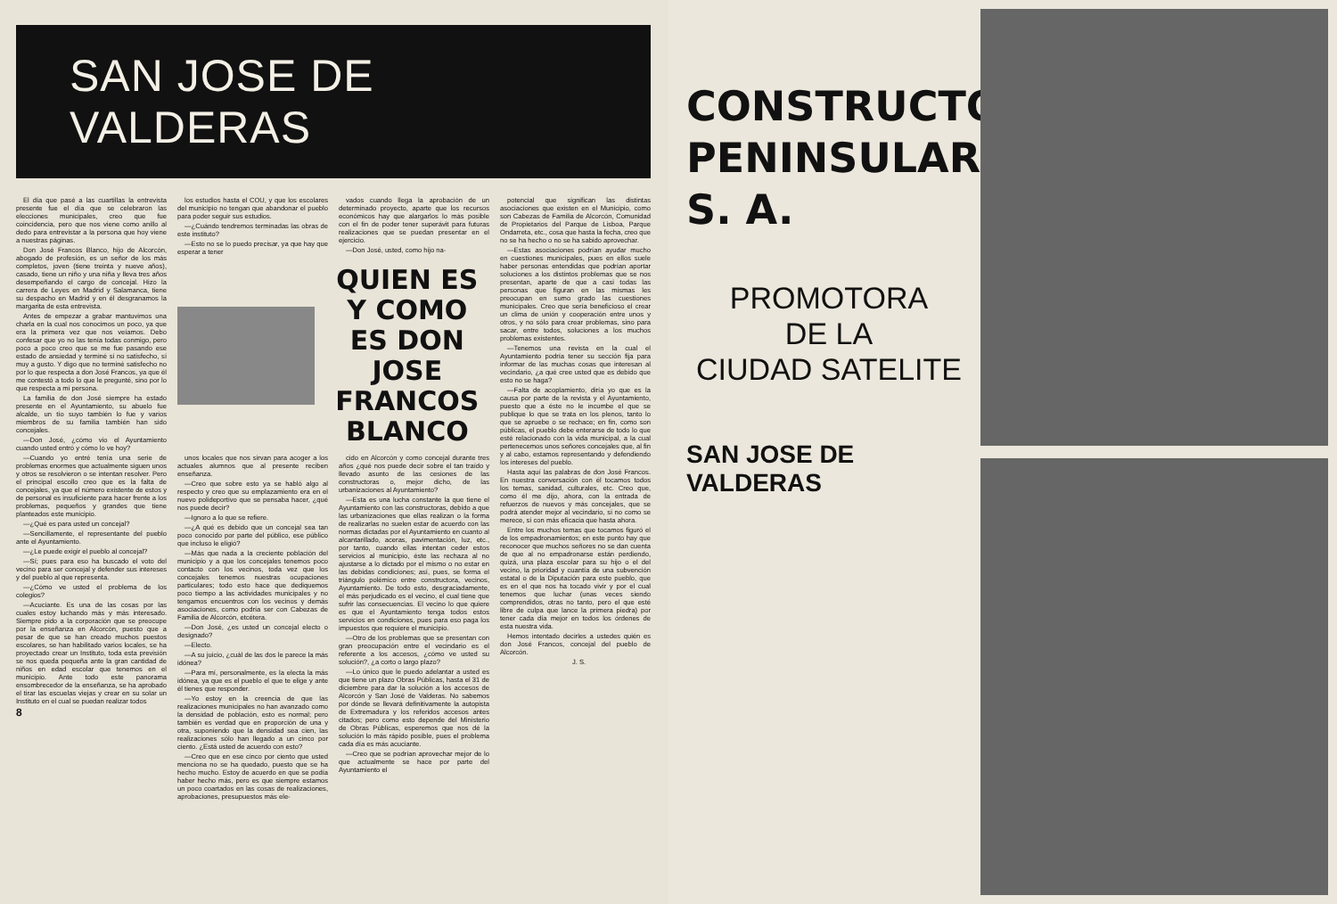SAN JOSE DE VALDERAS
El día que pasé a las cuartillas la entrevista presente fue el día que se celebraron las elecciones municipales, creo que fue coincidencia, pero que nos viene como anillo al dedo para entrevistar a la persona que hoy viene a nuestras páginas.
Don José Francos Blanco, hijo de Alcorcón, abogado de profesión, es un señor de los más completos, joven (tiene treinta y nueve años), casado, tiene un niño y una niña y lleva tres años desempeñando el cargo de concejal. Hizo la carrera de Leyes en Madrid y Salamanca, tiene su despacho en Madrid y en él desgranamos la margarita de esta entrevista.
Antes de empezar a grabar mantuvimos una charla en la cual nos conocimos un poco, ya que era la primera vez que nos veíamos. Debo confesar que yo no las tenía todas conmigo, pero poco a poco creo que se me fue pasando ese estado de ansiedad y terminé si no satisfecho, sí muy a gusto. Y digo que no terminé satisfecho no por lo que respecta a don José Francos, ya que él me contestó a todo lo que le pregunté, sino por lo que respecta a mi persona.
La familia de don José siempre ha estado presente en el Ayuntamiento, su abuelo fue alcalde, un tío suyo también lo fue y varios miembros de su familia también han sido concejales.
—Don José, ¿cómo vio el Ayuntamiento cuando usted entró y cómo lo ve hoy?
—Cuando yo entré tenía una serie de problemas enormes que actualmente siguen unos y otros se resolvieron o se intentan resolver. Pero el principal escollo creo que es la falta de concejales, ya que el número existente de estos y de personal es insuficiente para hacer frente a los problemas, pequeños y grandes que tiene planteados este municipio.
—¿Qué es para usted un concejal?
—Sencillamente, el representante del pueblo ante el Ayuntamiento.
—¿Le puede exigir el pueblo al concejal?
—Sí; pues para eso ha buscado el voto del vecino para ser concejal y defender sus intereses y del pueblo al que representa.
—¿Cómo ve usted el problema de los colegios?
—Acuciante. Es una de las cosas por las cuales estoy luchando más y más interesado. Siempre pido a la corporación que se preocupe por la enseñanza en Alcorcón, puesto que a pesar de que se han creado muchos puestos escolares, se han habilitado varios locales, se ha proyectado crear un Instituto, toda esta previsión se nos queda pequeña ante la gran cantidad de niños en edad escolar que tenemos en el municipio. Ante todo este panorama ensombrecedor de la enseñanza, se ha aprobado el tirar las escuelas viejas y crear en su solar un Instituto en el cual se puedan realizar todos
8
los estudios hasta el COU, y que los escolares del municipio no tengan que abandonar el pueblo para poder seguir sus estudios.
—¿Cuándo tendremos terminadas las obras de este instituto?
—Esto no se lo puedo precisar, ya que hay que esperar a tener
vados cuando llega la aprobación de un determinado proyecto, aparte que los recursos económicos hay que alargarlos lo más posible con el fin de poder tener superávit para futuras realizaciones que se puedan presentar en el ejercicio.
—Don José, usted, como hijo na-
QUIEN ES Y COMO ES DON JOSE FRANCOS BLANCO
unos locales que nos sirvan para acoger a los actuales alumnos que al presente reciben enseñanza.
—Creo que sobre esto ya se habló algo al respecto y creo que su emplazamiento era en el nuevo polideportivo que se pensaba hacer, ¿qué nos puede decir?
—Ignoro a lo que se refiere.
—¿A qué es debido que un concejal sea tan poco conocido por parte del público, ese público que incluso le eligió?
—Más que nada a la creciente población del municipio y a que los concejales tenemos poco contacto con los vecinos, toda vez que los concejales tenemos nuestras ocupaciones particulares; todo esto hace que dediquemos poco tiempo a las actividades municipales y no tengamos encuentros con los vecinos y demás asociaciones, como podría ser con Cabezas de Familia de Alcorcón, etcétera.
—Don José, ¿es usted un concejal electo o designado?
—Electo.
—A su juicio, ¿cuál de las dos le parece la más idónea?
—Para mí, personalmente, es la electa la más idónea, ya que es el pueblo el que te elige y ante él tienes que responder.
—Yo estoy en la creencia de que las realizaciones municipales no han avanzado como la densidad de población, esto es normal; pero también es verdad que en proporción de una y otra, suponiendo que la densidad sea cien, las realizaciones sólo han llegado a un cinco por ciento. ¿Está usted de acuerdo con esto?
—Creo que en ese cinco por ciento que usted menciona no se ha quedado, puesto que se ha hecho mucho. Estoy de acuerdo en que se podía haber hecho más, pero es que siempre estamos un poco coartados en las cosas de realizaciones, aprobaciones, presupuestos más ele-
cido en Alcorcón y como concejal durante tres años ¿qué nos puede decir sobre el tan traído y llevado asunto de las cesiones de las constructoras o, mejor dicho, de las urbanizaciones al Ayuntamiento?
—Esta es una lucha constante la que tiene el Ayuntamiento con las constructoras, debido a que las urbanizaciones que ellas realizan o la forma de realizarlas no suelen estar de acuerdo con las normas dictadas por el Ayuntamiento en cuanto al alcantarillado, aceras, pavimentación, luz, etc., por tanto, cuando ellas intentan ceder estos servicios al municipio, éste las rechaza al no ajustarse a lo dictado por el mismo o no estar en las debidas condiciones; así, pues, se forma el triángulo polémico entre constructora, vecinos, Ayuntamiento. De todo esto, desgraciadamente, el más perjudicado es el vecino, el cual tiene que sufrir las consecuencias. El vecino lo que quiere es que el Ayuntamiento tenga todos estos servicios en condiciones, pues para eso paga los impuestos que requiere el municipio.
—Otro de los problemas que se presentan con gran preocupación entre el vecindario es el referente a los accesos, ¿cómo ve usted su solución?, ¿a corto o largo plazo?
—Lo único que le puedo adelantar a usted es que tiene un plazo Obras Públicas, hasta el 31 de diciembre para dar la solución a los accesos de Alcorcón y San José de Valderas. No sabemos por dónde se llevará definitivamente la autopista de Extremadura y los referidos accesos antes citados; pero como esto depende del Ministerio de Obras Públicas, esperemos que nos dé la solución lo más rápido posible, pues el problema cada día es más acuciante.
—Creo que se podrían aprovechar mejor de lo que actualmente se hace por parte del Ayuntamiento el
potencial que significan las distintas asociaciones que existen en el Municipio, como son Cabezas de Familia de Alcorcón, Comunidad de Propietarios del Parque de Lisboa, Parque Ondarreta, etc., cosa que hasta la fecha, creo que no se ha hecho o no se ha sabido aprovechar.
—Estas asociaciones podrían ayudar mucho en cuestiones municipales, pues en ellos suele haber personas entendidas que podrían aportar soluciones a los distintos problemas que se nos presentan, aparte de que a casi todas las personas que figuran en las mismas les preocupan en sumo grado las cuestiones municipales. Creo que sería beneficioso el crear un clima de unión y cooperación entre unos y otros, y no sólo para crear problemas, sino para sacar, entre todos, soluciones a los muchos problemas existentes.
—Tenemos una revista en la cual el Ayuntamiento podría tener su sección fija para informar de las muchas cosas que interesan al vecindario, ¿a qué cree usted que es debido que esto no se haga?
—Falta de acoplamiento, diría yo que es la causa por parte de la revista y el Ayuntamiento, puesto que a éste no le incumbe el que se publique lo que se trata en los plenos, tanto lo que se apruebe o se rechace; en fin, como son públicas, el pueblo debe enterarse de todo lo que esté relacionado con la vida municipal, a la cual pertenecemos unos señores concejales que, al fin y al cabo, estamos representando y defendiendo los intereses del pueblo.
Hasta aquí las palabras de don José Francos. En nuestra conversación con él tocamos todos los temas, sanidad, culturales, etc. Creo que, como él me dijo, ahora, con la entrada de refuerzos de nuevos y más concejales, que se podrá atender mejor al vecindario, si no como se merece, sí con más eficacia que hasta ahora.
Entre los muchos temas que tocamos figuró el de los empadronamientos; en este punto hay que reconocer que muchos señores no se dan cuenta de que al no empadronarse están perdiendo, quizá, una plaza escolar para su hijo o el del vecino, la prioridad y cuantía de una subvención estatal o de la Diputación para este pueblo, que es en el que nos ha tocado vivir y por el cual tenemos que luchar (unas veces siendo comprendidos, otras no tanto, pero el que esté libre de culpa que lance la primera piedra) por tener cada día mejor en todos los órdenes de esta nuestra vida.
Hemos intentado decirles a ustedes quién es don José Francos, concejal del pueblo de Alcorcón.
J. S.
CONSTRUCTORA PENINSULAR, S. A.
PROMOTORA
DE LA
CIUDAD SATELITE
SAN JOSE DE VALDERAS